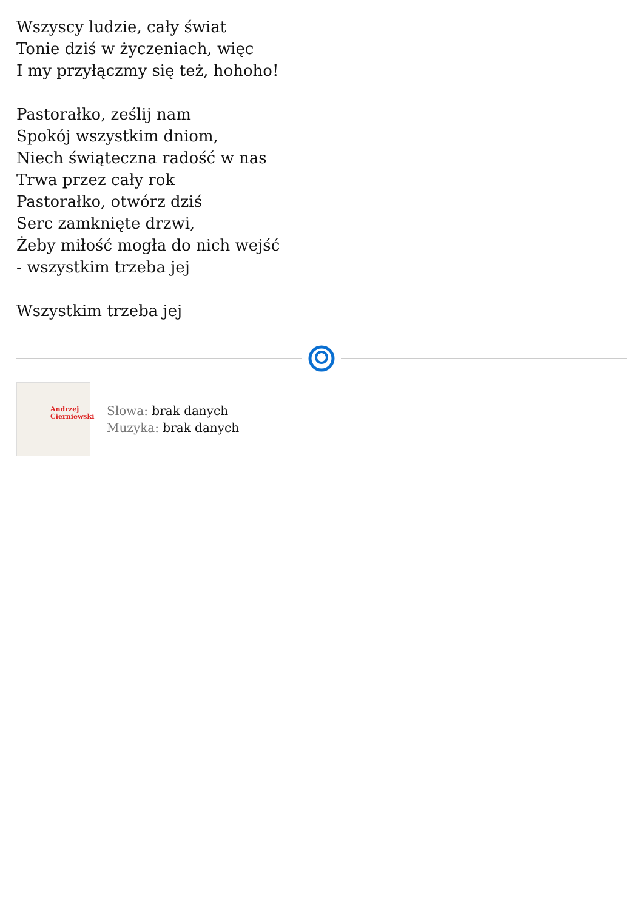Wszyscy ludzie, cały świat
Tonie dziś w życzeniach, więc
I my przyłączmy się też, hohoho!
Pastorałko, ześlij nam
Spokój wszystkim dniom,
Niech świąteczna radość w nas
Trwa przez cały rok
Pastorałko, otwórz dziś
Serc zamknięte drzwi,
Żeby miłość mogła do nich wejść
- wszystkim trzeba jej
Wszystkim trzeba jej
Andrzej
Cierniewski
Słowa: brak danych
Muzyka: brak danych